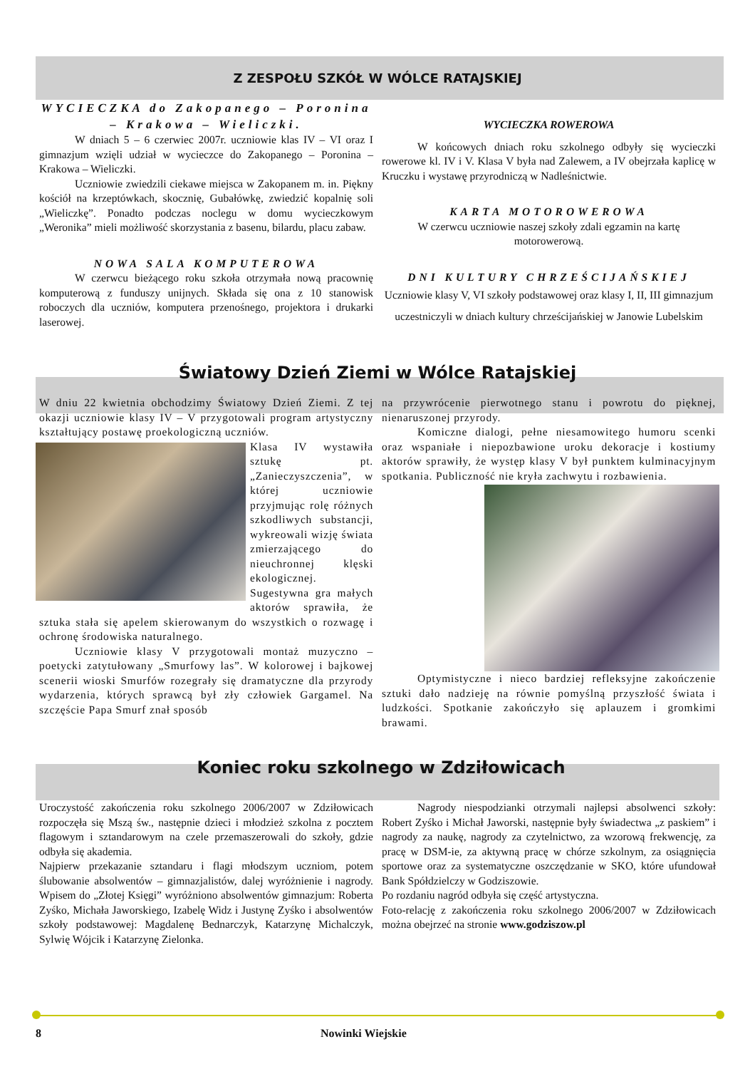Z ZESPOŁU SZKÓŁ W WÓLCE RATAJSKIEJ
WYCIECZKA do Zakopanego – Poronina – Krakowa – Wieliczki.
W dniach 5 – 6 czerwiec 2007r. uczniowie klas IV – VI oraz I gimnazjum wzięli udział w wycieczce do Zakopanego – Poronina – Krakowa – Wieliczki.
Uczniowie zwiedzili ciekawe miejsca w Zakopanem m. in. Piękny kościół na krzeptówkach, skocznię, Gubałówkę, zwiedzić kopalnię soli „Wieliczkę”. Ponadto podczas noclegu w domu wycieczkowym „Weronika” mieli możliwość skorzystania z basenu, bilardu, placu zabaw.
NOWA SALA KOMPUTEROWA
W czerwcu bieżącego roku szkoła otrzymała nową pracownię komputerową z funduszy unijnych. Składa się ona z 10 stanowisk roboczych dla uczniów, komputera przenośnego, projektora i drukarki laserowej.
WYCIECZKA ROWEROWA
W końcowych dniach roku szkolnego odbyły się wycieczki rowerowe kl. IV i V. Klasa V była nad Zalewem, a IV obejrzała kaplicę w Kruczku i wystawę przyrodniczą w Nadleśnictwie.
KARTA MOTOROWEROWA
W czerwcu uczniowie naszej szkoły zdali egzamin na kartę motorowerową.
DNI KULTURY CHRZEŚCIJAŃSKIEJ
Uczniowie klasy V, VI szkoły podstawowej oraz klasy I, II, III gimnazjum uczestniczyli w dniach kultury chrześcijańskiej w Janowie Lubelskim
Światowy Dzień Ziemi w Wólce Ratajskiej
W dniu 22 kwietnia obchodzimy Światowy Dzień Ziemi. Z tej okazji uczniowie klasy IV – V przygotowali program artystyczny kształtujący postawę proekologiczną uczniów.
Klasa IV wystawiła sztukę pt. „Zanieczyszczenia”, w której uczniowie przyjmując rolę różnych szkodliwych substancji, wykreowali wizję świata zmierzającego do nieuchronnej klęski ekologicznej. Sugestywna gra małych aktorów sprawiła, że sztuka stała się apelem skierowanym do wszystkich o rozwagę i ochronę środowiska naturalnego.
Uczniowie klasy V przygotowali montaż muzyczno – poetycki zatytułowany „Smurfowy las”. W kolorowej i bajkowej scenerii wioski Smurfów rozegrały się dramatyczne dla przyrody wydarzenia, których sprawcą był zły człowiek Gargamel. Na szczęście Papa Smurf znał sposób
na przywrócenie pierwotnego stanu i powrotu do pięknej, nienaruszonej przyrody.
Komiczne dialogi, pełne niesamowitego humoru scenki oraz wspaniałe i niepozbawione uroku dekoracje i kostiumy aktorów sprawiły, że występ klasy V był punktem kulminacyjnym spotkania. Publiczność nie kryła zachwytu i rozbawienia.
Optymistyczne i nieco bardziej refleksyjne zakończenie sztuki dało nadzieję na równie pomyślną przyszłość świata i ludzkości. Spotkanie zakończyło się aplauzem i gromkimi brawami.
Koniec roku szkolnego w Zdziłowicach
Uroczystość zakończenia roku szkolnego 2006/2007 w Zdziłowicach rozpoczęła się Mszą św., następnie dzieci i młodzież szkolna z pocztem flagowym i sztandarowym na czele przemaszerowali do szkoły, gdzie odbyła się akademia.
Najpierw przekazanie sztandaru i flagi młodszym uczniom, potem ślubowanie absolwentów – gimnazjalistów, dalej wyróżnienie i nagrody. Wpisem do „Złotej Księgi” wyróżniono absolwentów gimnazjum: Roberta Zyśko, Michała Jaworskiego, Izabelę Widz i Justynę Zyśko i absolwentów szkoły podstawowej: Magdalenę Bednarczyk, Katarzynę Michalczyk, Sylwię Wójcik i Katarzynę Zielonka.
Nagrody niespodzianki otrzymali najlepsi absolwenci szkoły: Robert Zyśko i Michał Jaworski, następnie były świadectwa „z paskiem” i nagrody za naukę, nagrody za czytelnictwo, za wzorową frekwencję, za pracę w DSM-ie, za aktywną pracę w chórze szkolnym, za osiągnięcia sportowe oraz za systematyczne oszczędzanie w SKO, które ufundował Bank Spółdzielczy w Godziszowie.
Po rozdaniu nagród odbyła się część artystyczna.
Foto-relację z zakończenia roku szkolnego 2006/2007 w Zdziłowicach można obejrzeć na stronie www.godziszow.pl
8 Nowinki Wiejskie